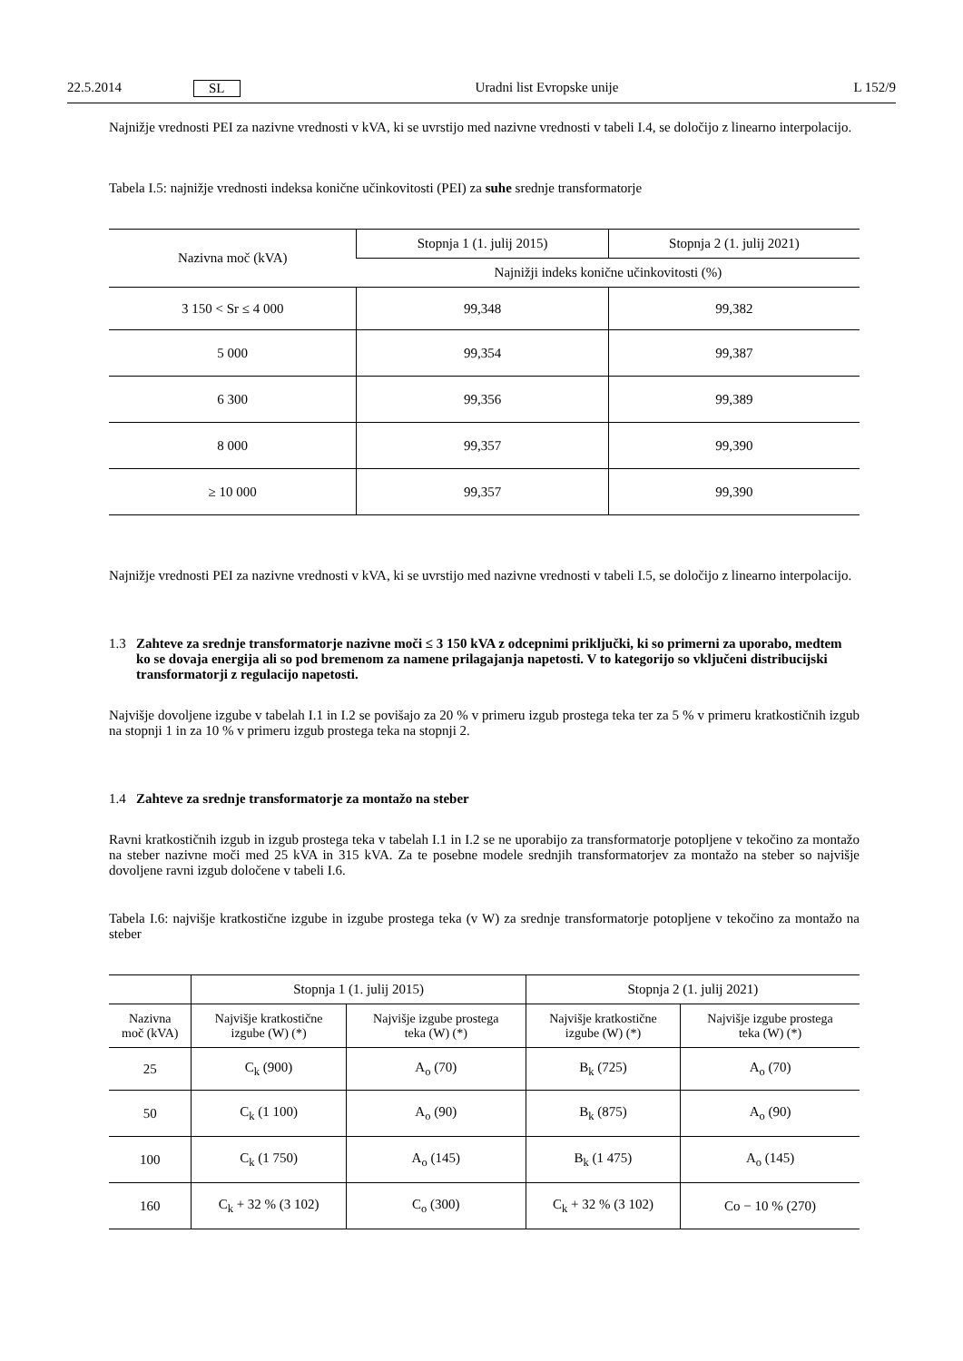22.5.2014 SL Uradni list Evropske unije L 152/9
Najnižje vrednosti PEI za nazivne vrednosti v kVA, ki se uvrstijo med nazivne vrednosti v tabeli I.4, se določijo z linearno interpolacijo.
Tabela I.5: najnižje vrednosti indeksa konične učinkovitosti (PEI) za suhe srednje transformatorje
| Nazivna moč (kVA) | Stopnja 1 (1. julij 2015) | Stopnja 2 (1. julij 2021) |
| --- | --- | --- |
| | Najnižji indeks konične učinkovitosti (%) | |
| 3 150 < Sr ≤ 4 000 | 99,348 | 99,382 |
| 5 000 | 99,354 | 99,387 |
| 6 300 | 99,356 | 99,389 |
| 8 000 | 99,357 | 99,390 |
| ≥ 10 000 | 99,357 | 99,390 |
Najnižje vrednosti PEI za nazivne vrednosti v kVA, ki se uvrstijo med nazivne vrednosti v tabeli I.5, se določijo z linearno interpolacijo.
1.3 Zahteve za srednje transformatorje nazivne moči ≤ 3 150 kVA z odcepnimi priključki, ki so primerni za uporabo, medtem ko se dovaja energija ali so pod bremenom za namene prilagajanja napetosti. V to kategorijo so vključeni distribucijski transformatorji z regulacijo napetosti.
Najvišje dovoljene izgube v tabelah I.1 in I.2 se povišajo za 20 % v primeru izgub prostega teka ter za 5 % v primeru kratkostičnih izgub na stopnji 1 in za 10 % v primeru izgub prostega teka na stopnji 2.
1.4 Zahteve za srednje transformatorje za montažo na steber
Ravni kratkostičnih izgub in izgub prostega teka v tabelah I.1 in I.2 se ne uporabijo za transformatorje potopljene v tekočino za montažo na steber nazivne moči med 25 kVA in 315 kVA. Za te posebne modele srednjih transformatorjev za montažo na steber so najvišje dovoljene ravni izgub določene v tabeli I.6.
Tabela I.6: najvišje kratkostične izgube in izgube prostega teka (v W) za srednje transformatorje potopljene v tekočino za montažo na steber
| | Stopnja 1 (1. julij 2015) | | Stopnja 2 (1. julij 2021) | |
| --- | --- | --- | --- | --- |
| Nazivna moč (kVA) | Najvišje kratkostične izgube (W) (*) | Najvišje izgube prostega teka (W) (*) | Najvišje kratkostične izgube (W) (*) | Najvišje izgube prostega teka (W) (*) |
| 25 | C<sub>k</sub> (900) | A<sub>o</sub> (70) | B<sub>k</sub> (725) | A<sub>o</sub> (70) |
| 50 | C<sub>k</sub> (1 100) | A<sub>o</sub> (90) | B<sub>k</sub> (875) | A<sub>o</sub> (90) |
| 100 | C<sub>k</sub> (1 750) | A<sub>o</sub> (145) | B<sub>k</sub> (1 475) | A<sub>o</sub> (145) |
| 160 | C<sub>k</sub> + 32 % (3 102) | C<sub>o</sub> (300) | C<sub>k</sub> + 32 % (3 102) | Co − 10 % (270) |